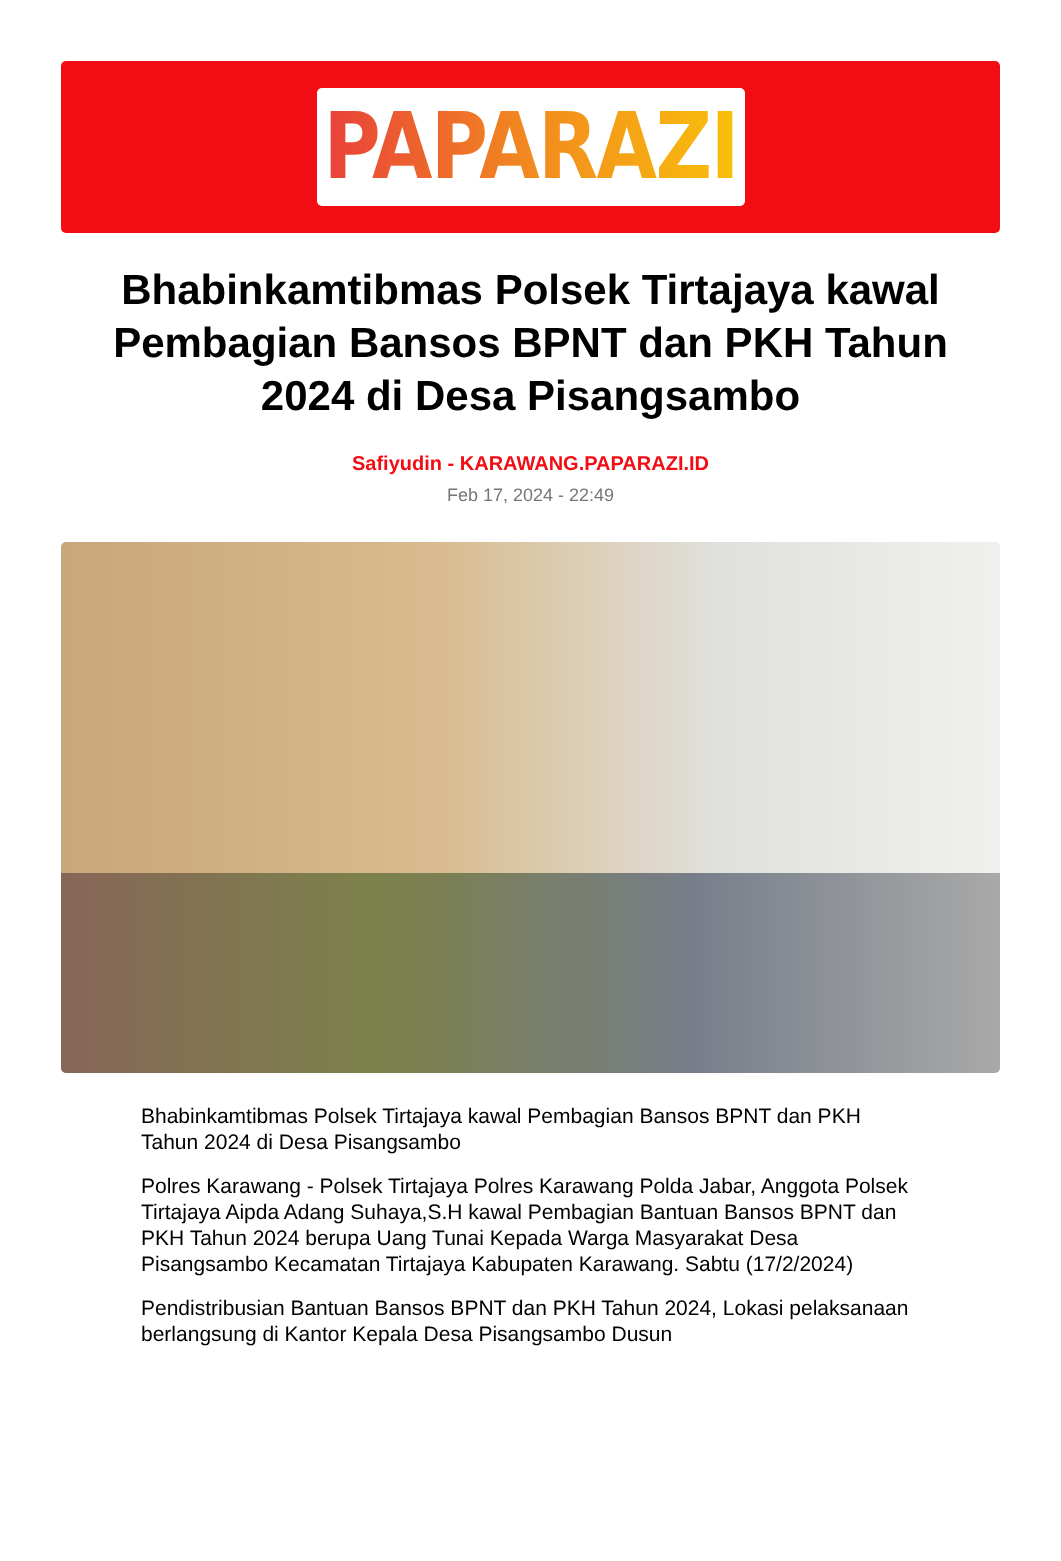PAPARAZI
Bhabinkamtibmas Polsek Tirtajaya kawal Pembagian Bansos BPNT dan PKH Tahun 2024 di Desa Pisangsambo
Safiyudin - KARAWANG.PAPARAZI.ID
Feb 17, 2024 - 22:49
Bhabinkamtibmas Polsek Tirtajaya kawal Pembagian Bansos BPNT dan PKH Tahun 2024 di Desa Pisangsambo
Polres Karawang - Polsek Tirtajaya Polres Karawang Polda Jabar, Anggota Polsek Tirtajaya Aipda Adang Suhaya,S.H kawal Pembagian Bantuan Bansos BPNT dan PKH Tahun 2024 berupa Uang Tunai Kepada Warga Masyarakat Desa Pisangsambo Kecamatan Tirtajaya Kabupaten Karawang. Sabtu (17/2/2024)
Pendistribusian Bantuan Bansos BPNT dan PKH Tahun 2024, Lokasi pelaksanaan berlangsung di Kantor Kepala Desa Pisangsambo Dusun